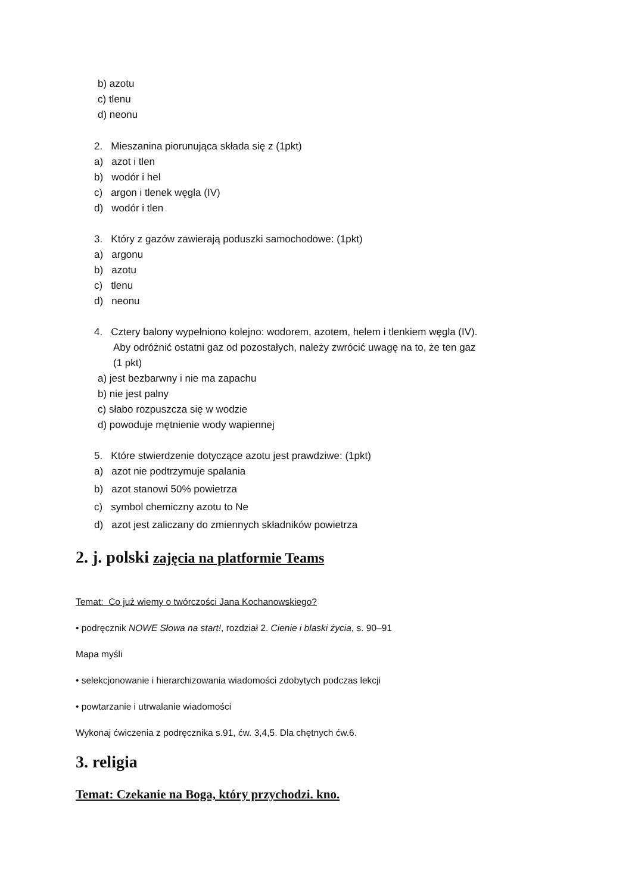b) azotu
c) tlenu
d) neonu
2. Mieszanina piorunująca składa się z (1pkt)
a) azot i tlen
b) wodór i hel
c) argon i tlenek węgla (IV)
d) wodór i tlen
3. Który z gazów zawierają poduszki samochodowe: (1pkt)
a) argonu
b) azotu
c) tlenu
d) neonu
4. Cztery balony wypełniono kolejno: wodorem, azotem, helem i tlenkiem węgla (IV).
Aby odróżnić ostatni gaz od pozostałych, należy zwrócić uwagę na to, że ten gaz
(1 pkt)
a) jest bezbarwny i nie ma zapachu
b) nie jest palny
c) słabo rozpuszcza się w wodzie
d) powoduje mętnienie wody wapiennej
5. Które stwierdzenie dotyczące azotu jest prawdziwe: (1pkt)
a) azot nie podtrzymuje spalania
b) azot stanowi 50% powietrza
c) symbol chemiczny azotu to Ne
d) azot jest zaliczany do zmiennych składników powietrza
2. j. polski zajęcia na platformie Teams
Temat: Co już wiemy o twórczości Jana Kochanowskiego?
• podręcznik NOWE Słowa na start!, rozdział 2. Cienie i blaski życia, s. 90–91
Mapa myśli
• selekcjonowanie i hierarchizowania wiadomości zdobytych podczas lekcji
• powtarzanie i utrwalanie wiadomości
Wykonaj ćwiczenia z podręcznika s.91, ćw. 3,4,5. Dla chętnych ćw.6.
3. religia
Temat: Czekanie na Boga, który przychodzi. kno.